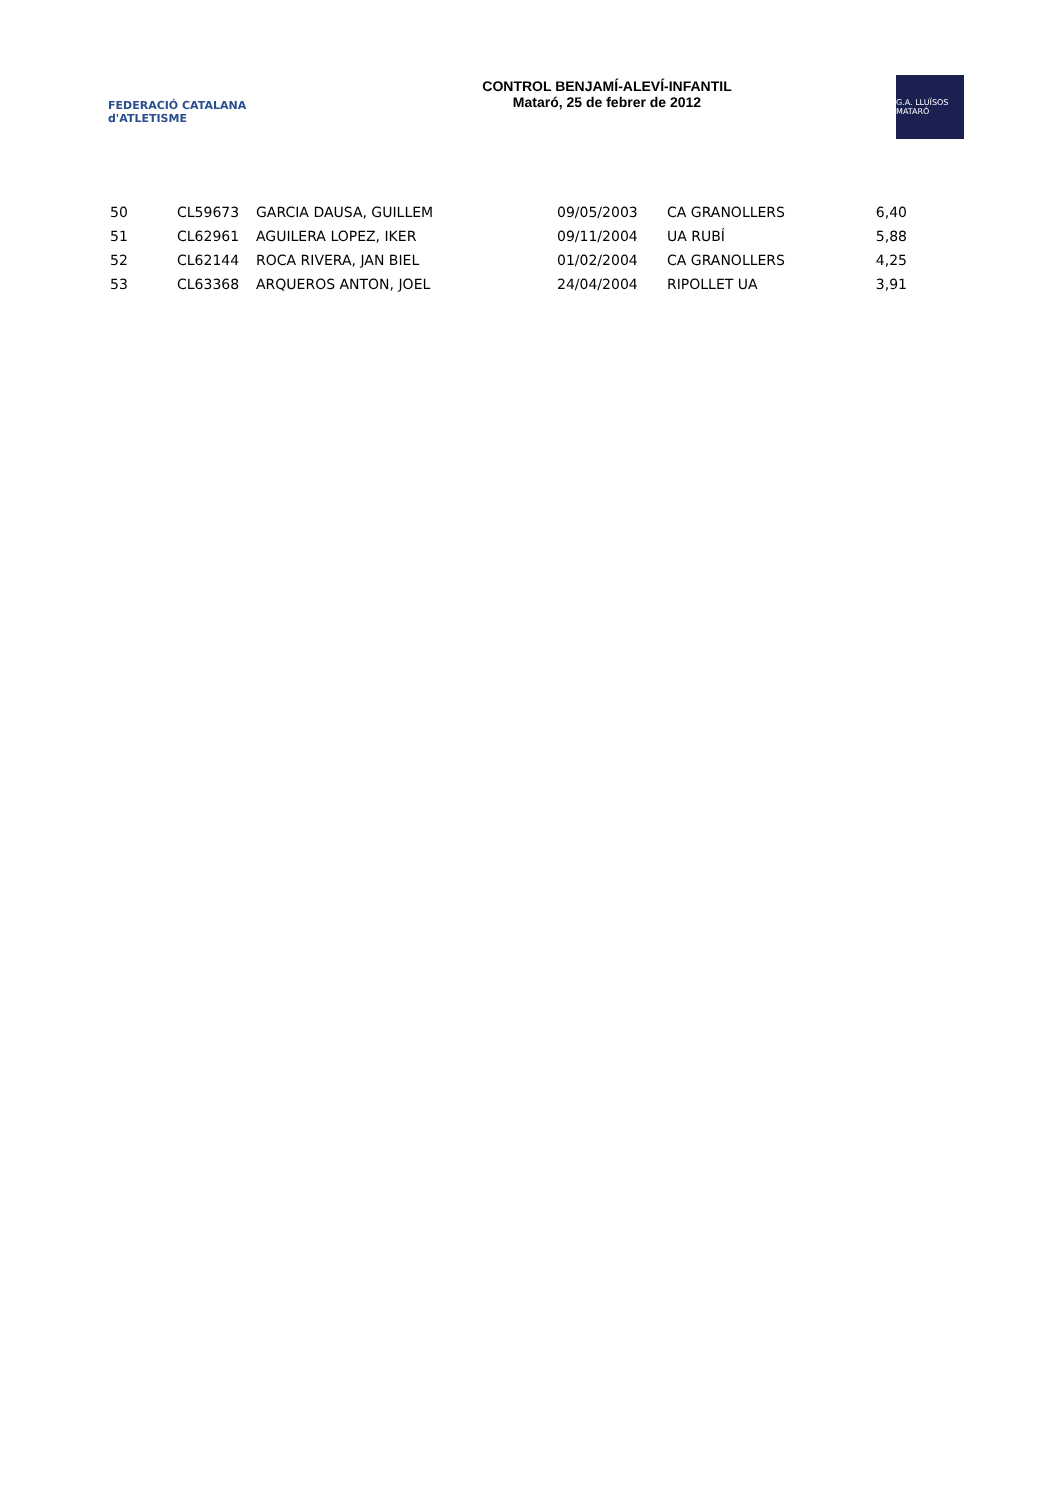FEDERACIÓ CATALANA d'ATLETISME
CONTROL BENJAMÍ-ALEVÍ-INFANTIL
Mataró, 25 de febrer de 2012
G.A. LLUÏSOS MATARÓ
| 50 | CL59673 | GARCIA DAUSA, GUILLEM | 09/05/2003 | CA GRANOLLERS | 6,40 |
| 51 | CL62961 | AGUILERA LOPEZ, IKER | 09/11/2004 | UA RUBÍ | 5,88 |
| 52 | CL62144 | ROCA RIVERA, JAN BIEL | 01/02/2004 | CA GRANOLLERS | 4,25 |
| 53 | CL63368 | ARQUEROS ANTON, JOEL | 24/04/2004 | RIPOLLET UA | 3,91 |